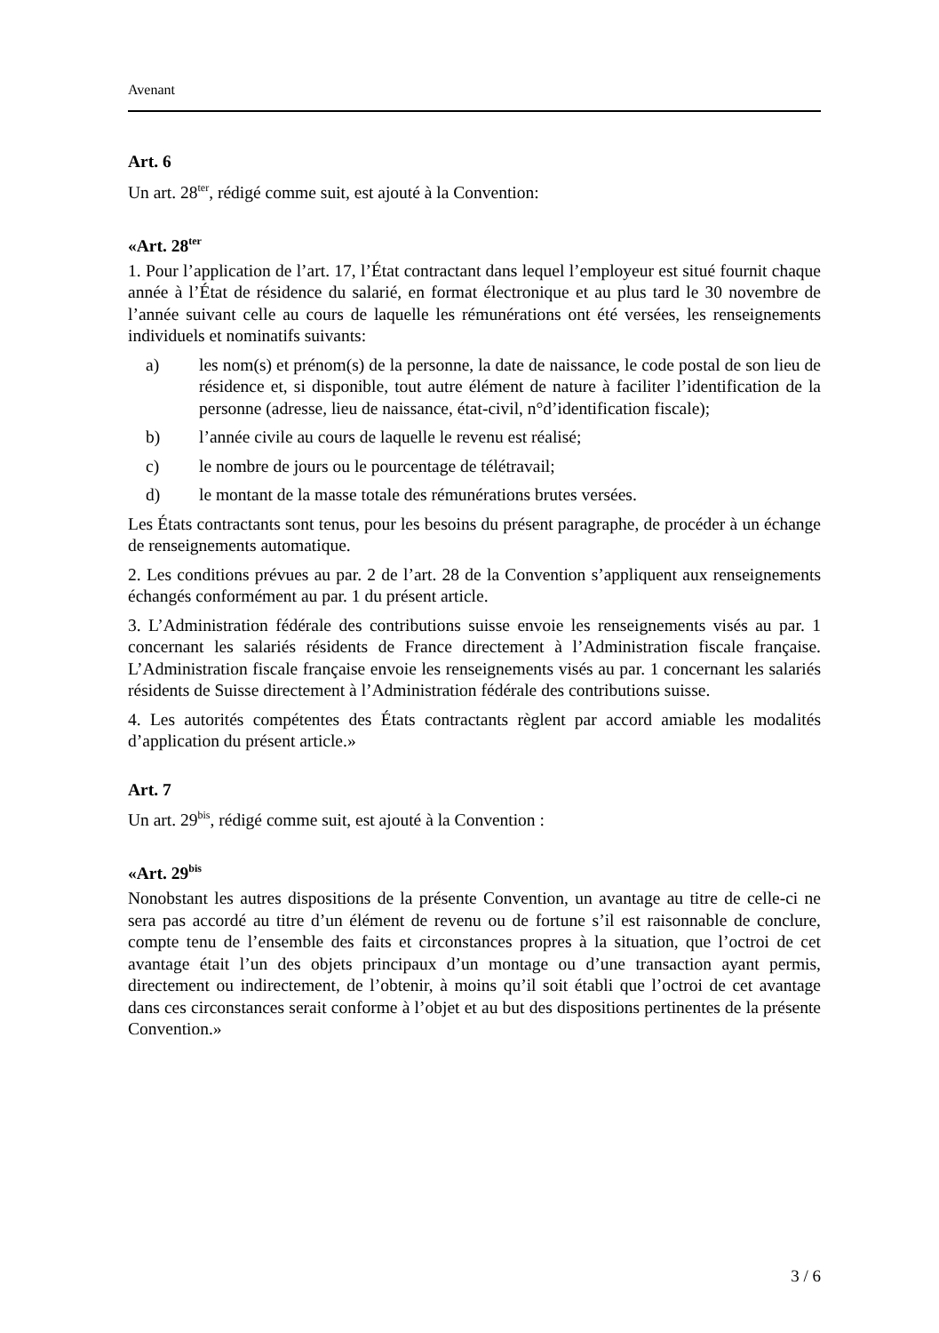Avenant
Art. 6
Un art. 28<sup>ter</sup>, rédigé comme suit, est ajouté à la Convention:
«Art. 28<sup>ter</sup>
1. Pour l’application de l’art. 17, l’État contractant dans lequel l’employeur est situé fournit chaque année à l’État de résidence du salarié, en format électronique et au plus tard le 30 novembre de l’année suivant celle au cours de laquelle les rémunérations ont été versées, les renseignements individuels et nominatifs suivants:
a) les nom(s) et prénom(s) de la personne, la date de naissance, le code postal de son lieu de résidence et, si disponible, tout autre élément de nature à faciliter l’identification de la personne (adresse, lieu de naissance, état-civil, n°d’identification fiscale);
b) l’année civile au cours de laquelle le revenu est réalisé;
c) le nombre de jours ou le pourcentage de télétravail;
d) le montant de la masse totale des rémunérations brutes versées.
Les États contractants sont tenus, pour les besoins du présent paragraphe, de procéder à un échange de renseignements automatique.
2. Les conditions prévues au par. 2 de l’art. 28 de la Convention s’appliquent aux renseignements échangés conformément au par. 1 du présent article.
3. L’Administration fédérale des contributions suisse envoie les renseignements visés au par. 1 concernant les salariés résidents de France directement à l’Administration fiscale française. L’Administration fiscale française envoie les renseignements visés au par. 1 concernant les salariés résidents de Suisse directement à l’Administration fédérale des contributions suisse.
4. Les autorités compétentes des États contractants règlent par accord amiable les modalités d’application du présent article.»
Art. 7
Un art. 29<sup>bis</sup>, rédigé comme suit, est ajouté à la Convention :
«Art. 29<sup>bis</sup>
Nonobstant les autres dispositions de la présente Convention, un avantage au titre de celle-ci ne sera pas accordé au titre d’un élément de revenu ou de fortune s’il est raisonnable de conclure, compte tenu de l’ensemble des faits et circonstances propres à la situation, que l’octroi de cet avantage était l’un des objets principaux d’un montage ou d’une transaction ayant permis, directement ou indirectement, de l’obtenir, à moins qu’il soit établi que l’octroi de cet avantage dans ces circonstances serait conforme à l’objet et au but des dispositions pertinentes de la présente Convention.»
3 / 6